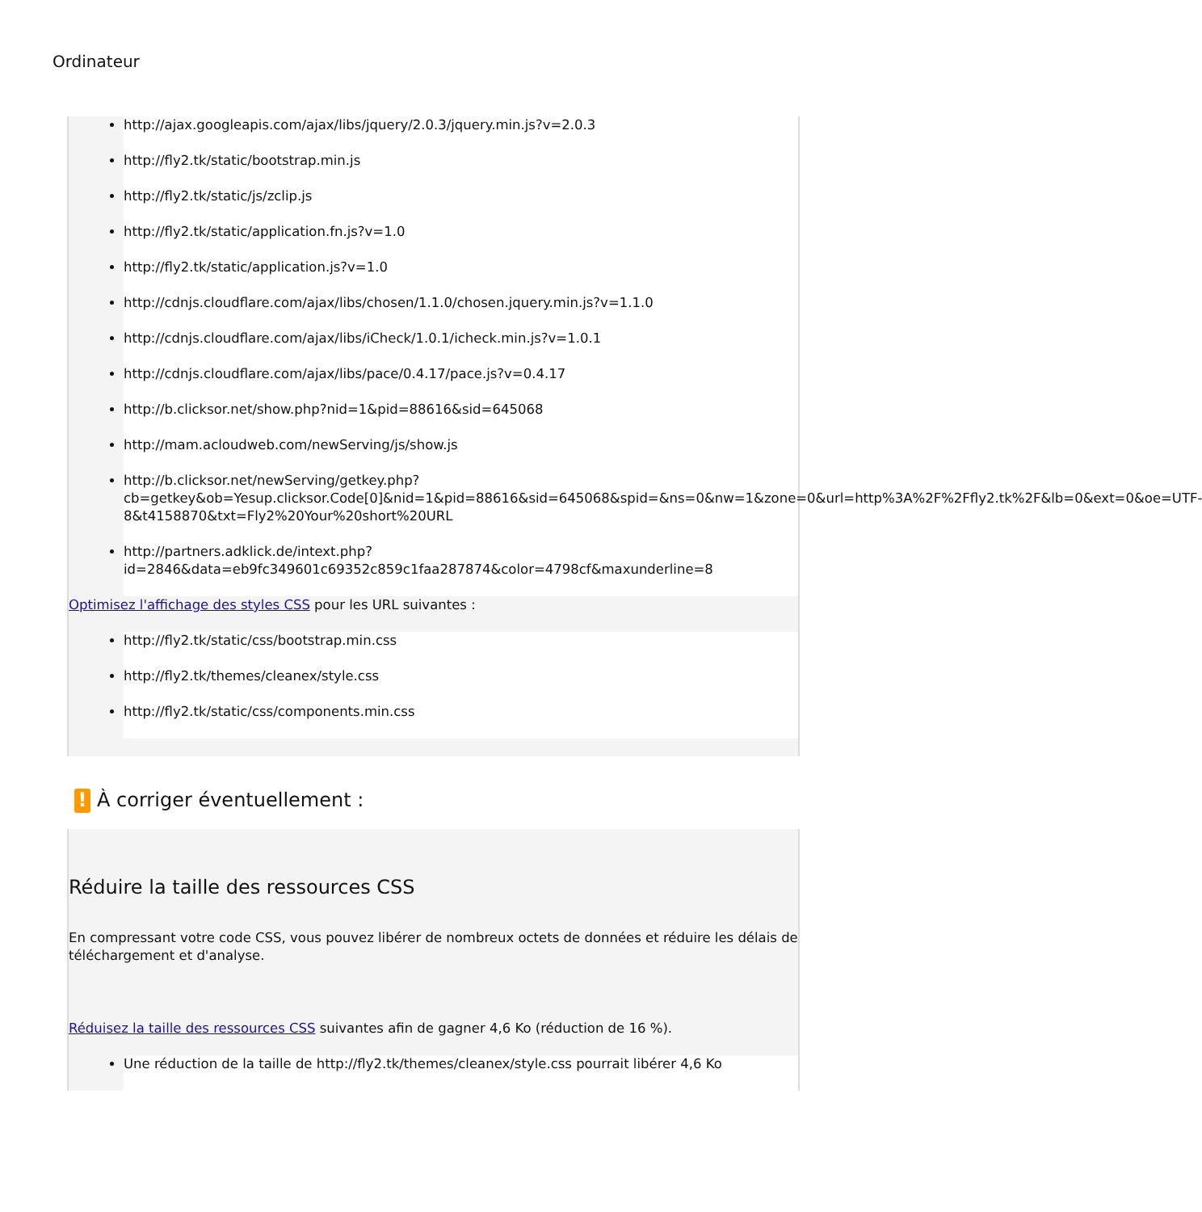Ordinateur
http://ajax.googleapis.com/ajax/libs/jquery/2.0.3/jquery.min.js?v=2.0.3
http://fly2.tk/static/bootstrap.min.js
http://fly2.tk/static/js/zclip.js
http://fly2.tk/static/application.fn.js?v=1.0
http://fly2.tk/static/application.js?v=1.0
http://cdnjs.cloudflare.com/ajax/libs/chosen/1.1.0/chosen.jquery.min.js?v=1.1.0
http://cdnjs.cloudflare.com/ajax/libs/iCheck/1.0.1/icheck.min.js?v=1.0.1
http://cdnjs.cloudflare.com/ajax/libs/pace/0.4.17/pace.js?v=0.4.17
http://b.clicksor.net/show.php?nid=1&pid=88616&sid=645068
http://mam.acloudweb.com/newServing/js/show.js
http://b.clicksor.net/newServing/getkey.php?cb=getkey&ob=Yesup.clicksor.Code[0]&nid=1&pid=88616&sid=645068&spid=&ns=0&nw=1&zone=0&url=http%3A%2F%2Ffly2.tk%2F&lb=0&ext=0&oe=UTF-8&t4158870&txt=Fly2%20Your%20short%20URL
http://partners.adklick.de/intext.php?id=2846&data=eb9fc349601c69352c859c1faa287874&color=4798cf&maxunderline=8
Optimisez l'affichage des styles CSS pour les URL suivantes :
http://fly2.tk/static/css/bootstrap.min.css
http://fly2.tk/themes/cleanex/style.css
http://fly2.tk/static/css/components.min.css
! À corriger éventuellement :
Réduire la taille des ressources CSS
En compressant votre code CSS, vous pouvez libérer de nombreux octets de données et réduire les délais de téléchargement et d'analyse.
Réduisez la taille des ressources CSS suivantes afin de gagner 4,6 Ko (réduction de 16 %).
Une réduction de la taille de http://fly2.tk/themes/cleanex/style.css pourrait libérer 4,6 Ko